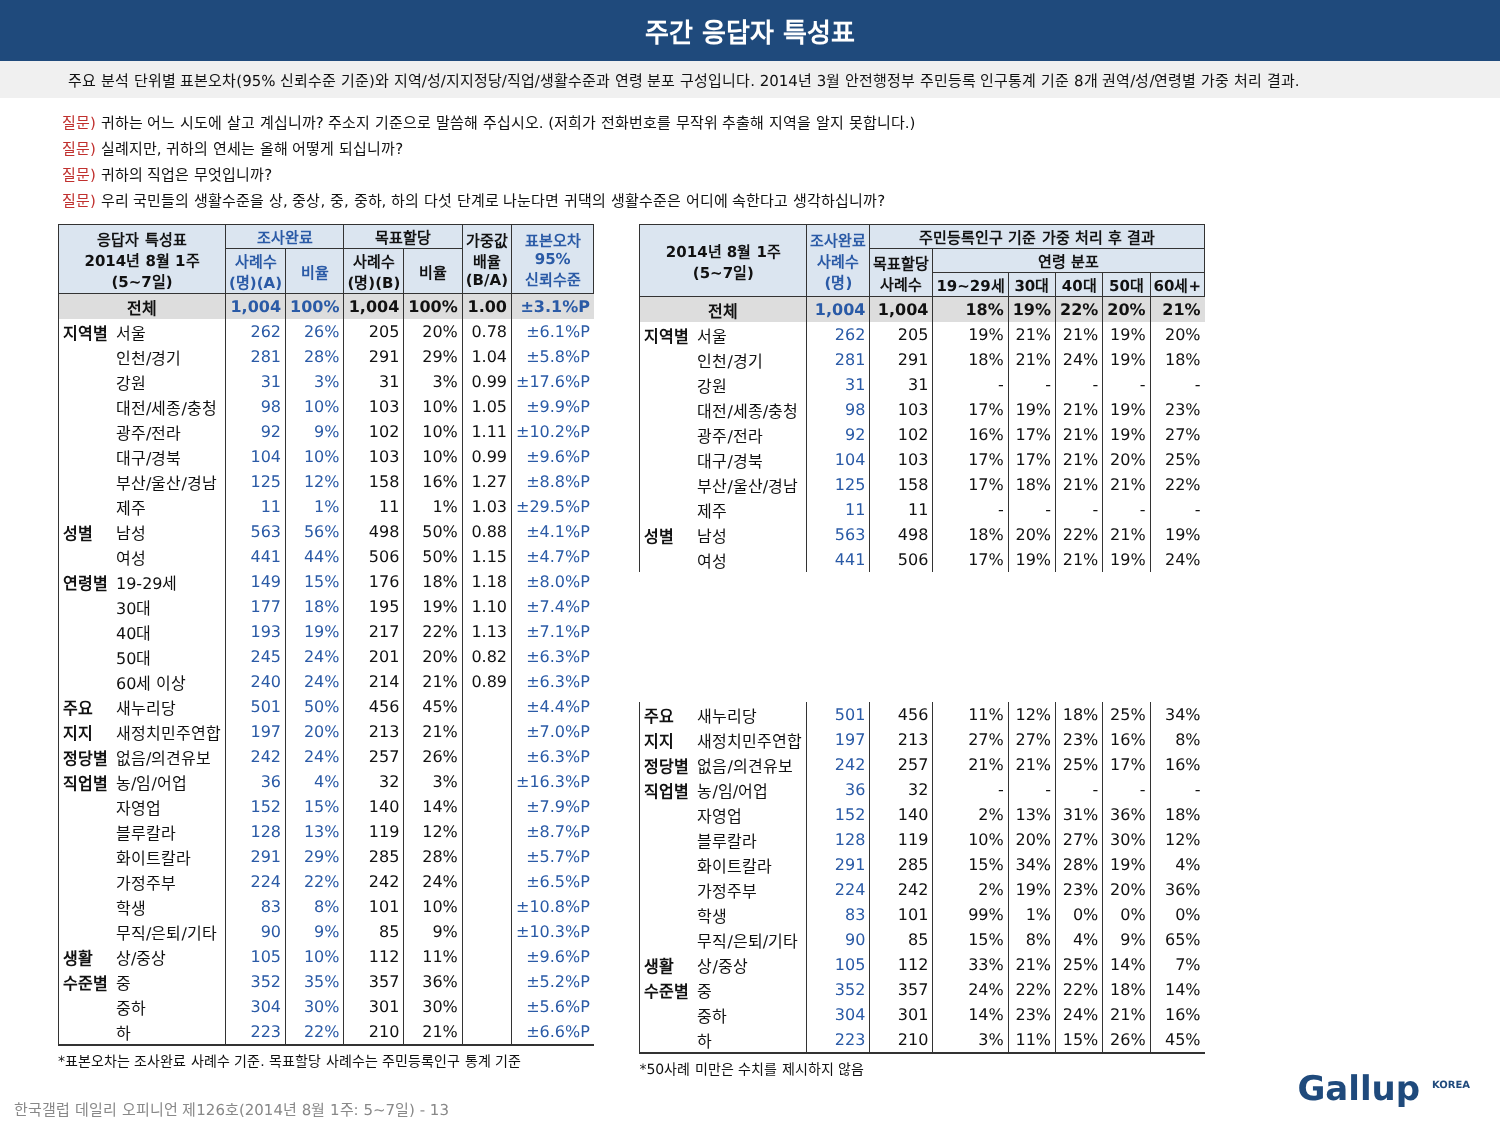주간 응답자 특성표
주요 분석 단위별 표본오차(95% 신뢰수준 기준)와 지역/성/지지정당/직업/생활수준과 연령 분포 구성입니다. 2014년 3월 안전행정부 주민등록 인구통계 기준 8개 권역/성/연령별 가중 처리 결과.
질문) 귀하는 어느 시도에 살고 계십니까? 주소지 기준으로 말씀해 주십시오. (저희가 전화번호를 무작위 추출해 지역을 알지 못합니다.)
질문) 실례지만, 귀하의 연세는 올해 어떻게 되십니까?
질문) 귀하의 직업은 무엇입니까?
질문) 우리 국민들의 생활수준을 상, 중상, 중, 중하, 하의 다섯 단계로 나눈다면 귀댁의 생활수준은 어디에 속한다고 생각하십니까?
| 응답자 특성표 2014년 8월 1주 (5~7일) | | 조사완료 | | 목표할당 | | 가중값 배율 (B/A) | 표본오차 95% 신뢰수준 |
| --- | --- | --- | --- | --- | --- | --- | --- |
| | | 사례수 (명)(A) | 비율 | 사례수 (명)(B) | 비율 | | |
| 전체 | | 1,004 | 100% | 1,004 | 100% | 1.00 | ±3.1%P |
| 지역별 | 서울 | 262 | 26% | 205 | 20% | 0.78 | ±6.1%P |
| | 인천/경기 | 281 | 28% | 291 | 29% | 1.04 | ±5.8%P |
| | 강원 | 31 | 3% | 31 | 3% | 0.99 | ±17.6%P |
| | 대전/세종/충청 | 98 | 10% | 103 | 10% | 1.05 | ±9.9%P |
| | 광주/전라 | 92 | 9% | 102 | 10% | 1.11 | ±10.2%P |
| | 대구/경북 | 104 | 10% | 103 | 10% | 0.99 | ±9.6%P |
| | 부산/울산/경남 | 125 | 12% | 158 | 16% | 1.27 | ±8.8%P |
| | 제주 | 11 | 1% | 11 | 1% | 1.03 | ±29.5%P |
| 성별 | 남성 | 563 | 56% | 498 | 50% | 0.88 | ±4.1%P |
| | 여성 | 441 | 44% | 506 | 50% | 1.15 | ±4.7%P |
| 연령별 | 19-29세 | 149 | 15% | 176 | 18% | 1.18 | ±8.0%P |
| | 30대 | 177 | 18% | 195 | 19% | 1.10 | ±7.4%P |
| | 40대 | 193 | 19% | 217 | 22% | 1.13 | ±7.1%P |
| | 50대 | 245 | 24% | 201 | 20% | 0.82 | ±6.3%P |
| | 60세 이상 | 240 | 24% | 214 | 21% | 0.89 | ±6.3%P |
| 주요 | 새누리당 | 501 | 50% | 456 | 45% | | ±4.4%P |
| 지지 | 새정치민주연합 | 197 | 20% | 213 | 21% | | ±7.0%P |
| 정당별 | 없음/의견유보 | 242 | 24% | 257 | 26% | | ±6.3%P |
| 직업별 | 농/임/어업 | 36 | 4% | 32 | 3% | | ±16.3%P |
| | 자영업 | 152 | 15% | 140 | 14% | | ±7.9%P |
| | 블루칼라 | 128 | 13% | 119 | 12% | | ±8.7%P |
| | 화이트칼라 | 291 | 29% | 285 | 28% | | ±5.7%P |
| | 가정주부 | 224 | 22% | 242 | 24% | | ±6.5%P |
| | 학생 | 83 | 8% | 101 | 10% | | ±10.8%P |
| | 무직/은퇴/기타 | 90 | 9% | 85 | 9% | | ±10.3%P |
| 생활 | 상/중상 | 105 | 10% | 112 | 11% | | ±9.6%P |
| 수준별 | 중 | 352 | 35% | 357 | 36% | | ±5.2%P |
| | 중하 | 304 | 30% | 301 | 30% | | ±5.6%P |
| | 하 | 223 | 22% | 210 | 21% | | ±6.6%P |
*표본오차는 조사완료 사례수 기준. 목표할당 사례수는 주민등록인구 통계 기준
| 2014년 8월 1주 (5~7일) | | 조사완료 사례수 (명) | 주민등록인구 기준 가중 처리 후 결과 | | | | | |
| --- | --- | --- | --- | --- | --- | --- | --- | --- |
| | | | 목표할당 사례수 | 연령 분포 | | | | |
| | | | | 19~29세 | 30대 | 40대 | 50대 | 60세+ |
| 전체 | | 1,004 | 1,004 | 18% | 19% | 22% | 20% | 21% |
| 지역별 | 서울 | 262 | 205 | 19% | 21% | 21% | 19% | 20% |
| | 인천/경기 | 281 | 291 | 18% | 21% | 24% | 19% | 18% |
| | 강원 | 31 | 31 | - | - | - | - | - |
| | 대전/세종/충청 | 98 | 103 | 17% | 19% | 21% | 19% | 23% |
| | 광주/전라 | 92 | 102 | 16% | 17% | 21% | 19% | 27% |
| | 대구/경북 | 104 | 103 | 17% | 17% | 21% | 20% | 25% |
| | 부산/울산/경남 | 125 | 158 | 17% | 18% | 21% | 21% | 22% |
| | 제주 | 11 | 11 | - | - | - | - | - |
| 성별 | 남성 | 563 | 498 | 18% | 20% | 22% | 21% | 19% |
| | 여성 | 441 | 506 | 17% | 19% | 21% | 19% | 24% |
| 주요 | 새누리당 | 501 | 456 | 11% | 12% | 18% | 25% | 34% |
| 지지 | 새정치민주연합 | 197 | 213 | 27% | 27% | 23% | 16% | 8% |
| 정당별 | 없음/의견유보 | 242 | 257 | 21% | 21% | 25% | 17% | 16% |
| 직업별 | 농/임/어업 | 36 | 32 | - | - | - | - | - |
| | 자영업 | 152 | 140 | 2% | 13% | 31% | 36% | 18% |
| | 블루칼라 | 128 | 119 | 10% | 20% | 27% | 30% | 12% |
| | 화이트칼라 | 291 | 285 | 15% | 34% | 28% | 19% | 4% |
| | 가정주부 | 224 | 242 | 2% | 19% | 23% | 20% | 36% |
| | 학생 | 83 | 101 | 99% | 1% | 0% | 0% | 0% |
| | 무직/은퇴/기타 | 90 | 85 | 15% | 8% | 4% | 9% | 65% |
| 생활 | 상/중상 | 105 | 112 | 33% | 21% | 25% | 14% | 7% |
| 수준별 | 중 | 352 | 357 | 24% | 22% | 22% | 18% | 14% |
| | 중하 | 304 | 301 | 14% | 23% | 24% | 21% | 16% |
| | 하 | 223 | 210 | 3% | 11% | 15% | 26% | 45% |
*50사례 미만은 수치를 제시하지 않음
한국갤럽 데일리 오피니언 제126호(2014년 8월 1주: 5~7일) - 13 Gallup <sup>KOREA</sup>